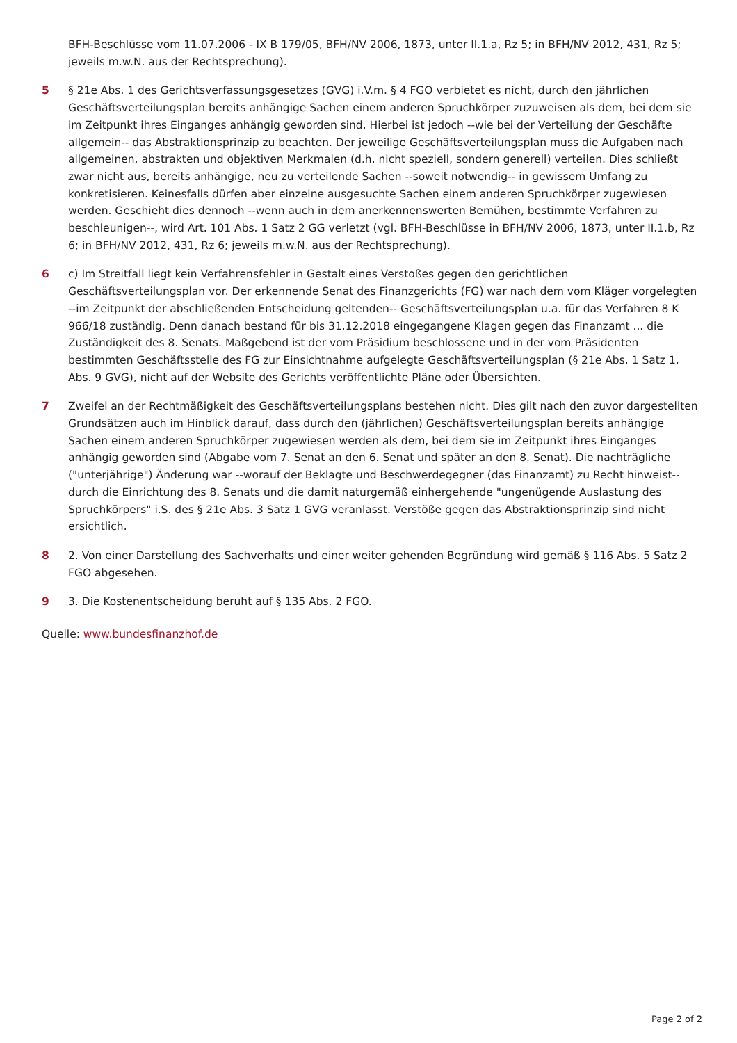BFH-Beschlüsse vom 11.07.2006 - IX B 179/05, BFH/NV 2006, 1873, unter II.1.a, Rz 5; in BFH/NV 2012, 431, Rz 5; jeweils m.w.N. aus der Rechtsprechung).
5 § 21e Abs. 1 des Gerichtsverfassungsgesetzes (GVG) i.V.m. § 4 FGO verbietet es nicht, durch den jährlichen Geschäftsverteilungsplan bereits anhängige Sachen einem anderen Spruchkörper zuzuweisen als dem, bei dem sie im Zeitpunkt ihres Einganges anhängig geworden sind. Hierbei ist jedoch --wie bei der Verteilung der Geschäfte allgemein-- das Abstraktionsprinzip zu beachten. Der jeweilige Geschäftsverteilungsplan muss die Aufgaben nach allgemeinen, abstrakten und objektiven Merkmalen (d.h. nicht speziell, sondern generell) verteilen. Dies schließt zwar nicht aus, bereits anhängige, neu zu verteilende Sachen --soweit notwendig-- in gewissem Umfang zu konkretisieren. Keinesfalls dürfen aber einzelne ausgesuchte Sachen einem anderen Spruchkörper zugewiesen werden. Geschieht dies dennoch --wenn auch in dem anerkennenswerten Bemühen, bestimmte Verfahren zu beschleunigen--, wird Art. 101 Abs. 1 Satz 2 GG verletzt (vgl. BFH-Beschlüsse in BFH/NV 2006, 1873, unter II.1.b, Rz 6; in BFH/NV 2012, 431, Rz 6; jeweils m.w.N. aus der Rechtsprechung).
6 c) Im Streitfall liegt kein Verfahrensfehler in Gestalt eines Verstoßes gegen den gerichtlichen Geschäftsverteilungsplan vor. Der erkennende Senat des Finanzgerichts (FG) war nach dem vom Kläger vorgelegten --im Zeitpunkt der abschließenden Entscheidung geltenden-- Geschäftsverteilungsplan u.a. für das Verfahren 8 K 966/18 zuständig. Denn danach bestand für bis 31.12.2018 eingegangene Klagen gegen das Finanzamt ... die Zuständigkeit des 8. Senats. Maßgebend ist der vom Präsidium beschlossene und in der vom Präsidenten bestimmten Geschäftsstelle des FG zur Einsichtnahme aufgelegte Geschäftsverteilungsplan (§ 21e Abs. 1 Satz 1, Abs. 9 GVG), nicht auf der Website des Gerichts veröffentlichte Pläne oder Übersichten.
7 Zweifel an der Rechtmäßigkeit des Geschäftsverteilungsplans bestehen nicht. Dies gilt nach den zuvor dargestellten Grundsätzen auch im Hinblick darauf, dass durch den (jährlichen) Geschäftsverteilungsplan bereits anhängige Sachen einem anderen Spruchkörper zugewiesen werden als dem, bei dem sie im Zeitpunkt ihres Einganges anhängig geworden sind (Abgabe vom 7. Senat an den 6. Senat und später an den 8. Senat). Die nachträgliche ("unterjährige") Änderung war --worauf der Beklagte und Beschwerdegegner (das Finanzamt) zu Recht hinweist-- durch die Einrichtung des 8. Senats und die damit naturgemäß einhergehende "ungenügende Auslastung des Spruchkörpers" i.S. des § 21e Abs. 3 Satz 1 GVG veranlasst. Verstöße gegen das Abstraktionsprinzip sind nicht ersichtlich.
8 2. Von einer Darstellung des Sachverhalts und einer weiter gehenden Begründung wird gemäß § 116 Abs. 5 Satz 2 FGO abgesehen.
9 3. Die Kostenentscheidung beruht auf § 135 Abs. 2 FGO.
Quelle: www.bundesfinanzhof.de
Page 2 of 2